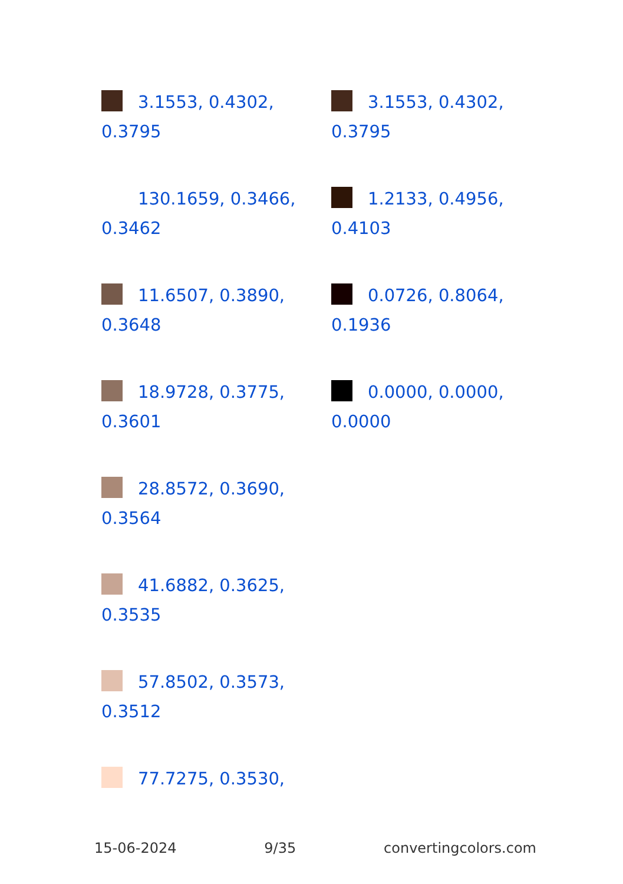3.1553, 0.4302, 0.3795
130.1659, 0.3466, 0.3462
11.6507, 0.3890, 0.3648
18.9728, 0.3775, 0.3601
28.8572, 0.3690, 0.3564
41.6882, 0.3625, 0.3535
57.8502, 0.3573, 0.3512
77.7275, 0.3530,
3.1553, 0.4302, 0.3795
1.2133, 0.4956, 0.4103
0.0726, 0.8064, 0.1936
0.0000, 0.0000, 0.0000
15-06-2024 9/35 convertingcolors.com